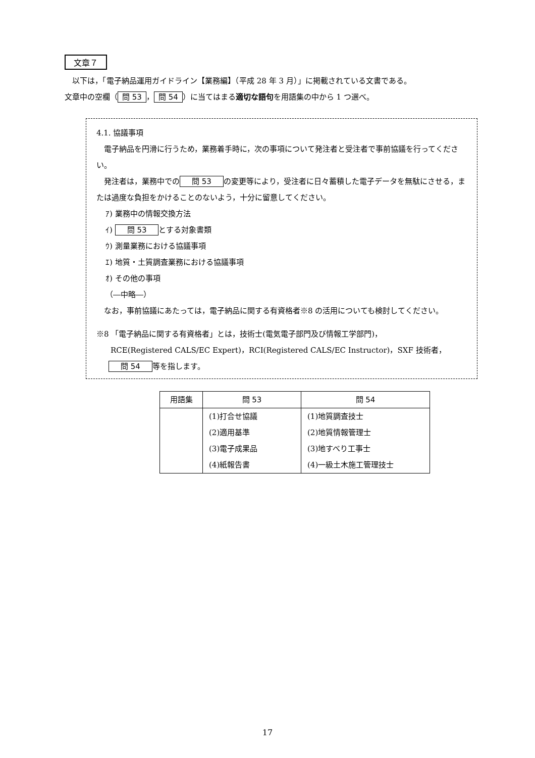文章７
　以下は，「電子納品運用ガイドライン【業務編】（平成 28 年 3 月）」に掲載されている文書である。
文章中の空欄（ 問 53 ， 問 54 ）に当てはまる適切な語句を用語集の中から 1 つ選べ。
4.1. 協議事項
　電子納品を円滑に行うため，業務着手時に，次の事項について発注者と受注者で事前協議を行ってください。
　発注者は，業務中での　問 53　の変更等により，受注者に日々蓄積した電子データを無駄にさせる，または過度な負担をかけることのないよう，十分に留意してください。
ｱ) 業務中の情報交換方法
ｲ) 　問 53　とする対象書類
ｳ) 測量業務における協議事項
ｴ) 地質・土質調査業務における協議事項
ｵ) その他の事項
（―中略―）
　なお，事前協議にあたっては，電子納品に関する有資格者※8 の活用についても検討してください。
※8 「電子納品に関する有資格者」とは，技術士(電気電子部門及び情報工学部門)，
RCE(Registered CALS/EC Expert)，RCI(Registered CALS/EC Instructor)，SXF 技術者，
　問 54　等を指します。
| 用語集 | 問 53 | 問 54 |
| --- | --- | --- |
| | (1)打合せ協議 | (1)地質調査技士 |
| | (2)適用基準 | (2)地質情報管理士 |
| | (3)電子成果品 | (3)地すべり工事士 |
| | (4)紙報告書 | (4)一級土木施工管理技士 |
17